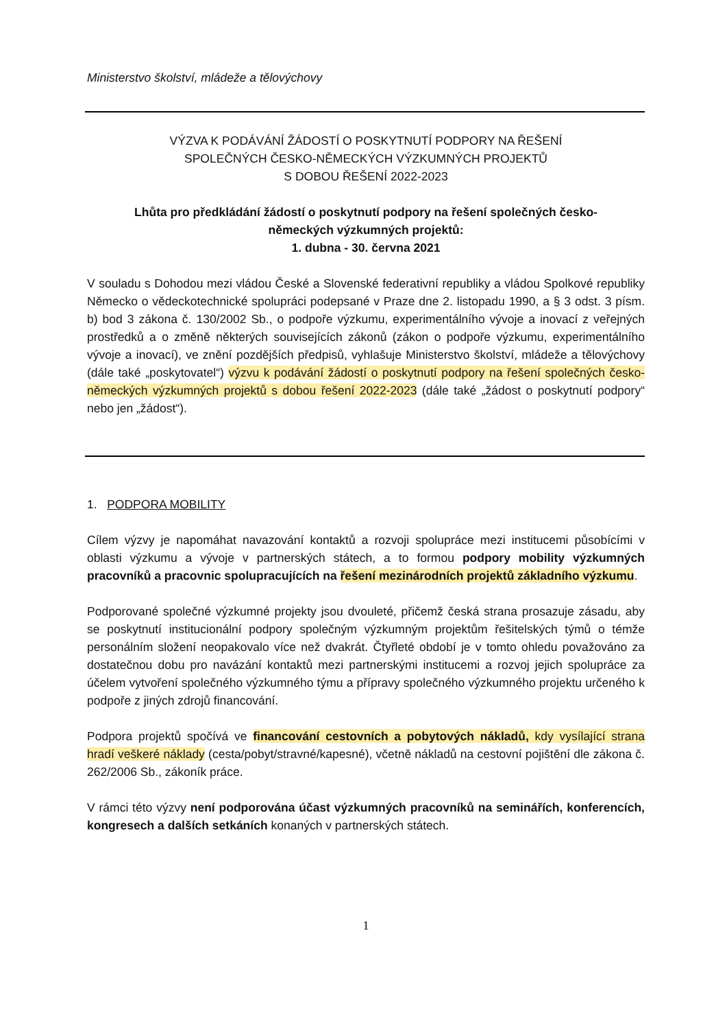Ministerstvo školství, mládeže a tělovýchovy
VÝZVA K PODÁVÁNÍ ŽÁDOSTÍ O POSKYTNUTÍ PODPORY NA ŘEŠENÍ
SPOLEČNÝCH ČESKO-NĚMECKÝCH VÝZKUMNÝCH PROJEKTŮ
S DOBOU ŘEŠENÍ 2022-2023
Lhůta pro předkládání žádostí o poskytnutí podpory na řešení společných česko-
německých výzkumných projektů:
1. dubna - 30. června 2021
V souladu s Dohodou mezi vládou České a Slovenské federativní republiky a vládou Spolkové republiky Německo o vědeckotechnické spolupráci podepsané v Praze dne 2. listopadu 1990, a § 3 odst. 3 písm. b) bod 3 zákona č. 130/2002 Sb., o podpoře výzkumu, experimentálního vývoje a inovací z veřejných prostředků a o změně některých souvisejících zákonů (zákon o podpoře výzkumu, experimentálního vývoje a inovací), ve znění pozdějších předpisů, vyhlašuje Ministerstvo školství, mládeže a tělovýchovy (dále také „poskytovatel“) výzvu k podávání žádostí o poskytnutí podpory na řešení společných česko-německých výzkumných projektů s dobou řešení 2022-2023 (dále také „žádost o poskytnutí podpory“ nebo jen „žádost“).
1. PODPORA MOBILITY
Cílem výzvy je napomáhat navazování kontaktů a rozvoji spolupráce mezi institucemi působícími v oblasti výzkumu a vývoje v partnerských státech, a to formou podpory mobility výzkumných pracovníků a pracovnic spolupracujících na řešení mezinárodních projektů základního výzkumu.
Podporované společné výzkumné projekty jsou dvouleté, přičemž česká strana prosazuje zásadu, aby se poskytnutí institucionální podpory společným výzkumným projektům řešitelských týmů o témže personálním složení neopakovalo více než dvakrát. Čtyřleté období je v tomto ohledu považováno za dostatečnou dobu pro navázání kontaktů mezi partnerskými institucemi a rozvoj jejich spolupráce za účelem vytvoření společného výzkumného týmu a přípravy společného výzkumného projektu určeného k podpoře z jiných zdrojů financování.
Podpora projektů spočívá ve financování cestovních a pobytových nákladů, kdy vysílající strana hradí veškeré náklady (cesta/pobyt/stravné/kapesné), včetně nákladů na cestovní pojištění dle zákona č. 262/2006 Sb., zákoník práce.
V rámci této výzvy není podporována účast výzkumných pracovníků na seminářích, konferencích, kongresech a dalších setkáních konaných v partnerských státech.
1